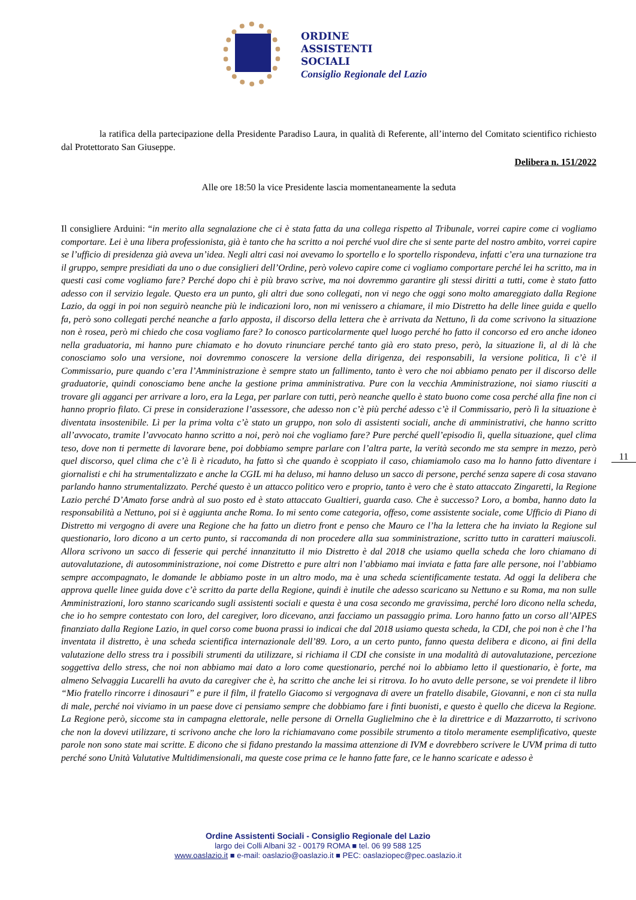ORDINE
ASSISTENTI
SOCIALI
Consiglio Regionale del Lazio
la ratifica della partecipazione della Presidente Paradiso Laura, in qualità di Referente, all’interno del Comitato scientifico richiesto dal Protettorato San Giuseppe.
Delibera n. 151/2022
Alle ore 18:50 la vice Presidente lascia momentaneamente la seduta
Il consigliere Arduini: “in merito alla segnalazione che ci è stata fatta da una collega rispetto al Tribunale, vorrei capire come ci vogliamo comportare. Lei è una libera professionista, già è tanto che ha scritto a noi perché vuol dire che si sente parte del nostro ambito, vorrei capire se l’ufficio di presidenza già aveva un’idea. Negli altri casi noi avevamo lo sportello e lo sportello rispondeva, infatti c’era una turnazione tra il gruppo, sempre presidiati da uno o due consiglieri dell’Ordine, però volevo capire come ci vogliamo comportare perché lei ha scritto, ma in questi casi come vogliamo fare? Perché dopo chi è più bravo scrive, ma noi dovremmo garantire gli stessi diritti a tutti, come è stato fatto adesso con il servizio legale. Questo era un punto, gli altri due sono collegati, non vi nego che oggi sono molto amareggiato dalla Regione Lazio, da oggi in poi non seguirò neanche più le indicazioni loro, non mi venissero a chiamare, il mio Distretto ha delle linee guida e quello fa, però sono collegati perché neanche a farlo apposta, il discorso della lettera che è arrivata da Nettuno, lì da come scrivono la situazione non è rosea, però mi chiedo che cosa vogliamo fare? Io conosco particolarmente quel luogo perché ho fatto il concorso ed ero anche idoneo nella graduatoria, mi hanno pure chiamato e ho dovuto rinunciare perché tanto già ero stato preso, però, la situazione lì, al di là che conosciamo solo una versione, noi dovremmo conoscere la versione della dirigenza, dei responsabili, la versione politica, lì c’è il Commissario, pure quando c’era l’Amministrazione è sempre stato un fallimento, tanto è vero che noi abbiamo penato per il discorso delle graduatorie, quindi conosciamo bene anche la gestione prima amministrativa. Pure con la vecchia Amministrazione, noi siamo riusciti a trovare gli agganci per arrivare a loro, era la Lega, per parlare con tutti, però neanche quello è stato buono come cosa perché alla fine non ci hanno proprio filato. Ci prese in considerazione l’assessore, che adesso non c’è più perché adesso c’è il Commissario, però lì la situazione è diventata insostenibile. Lì per la prima volta c’è stato un gruppo, non solo di assistenti sociali, anche di amministrativi, che hanno scritto all’avvocato, tramite l’avvocato hanno scritto a noi, però noi che vogliamo fare? Pure perché quell’episodio lì, quella situazione, quel clima teso, dove non ti permette di lavorare bene, poi dobbiamo sempre parlare con l’altra parte, la verità secondo me sta sempre in mezzo, però quel discorso, quel clima che c’è lì è ricaduto, ha fatto sì che quando è scoppiato il caso, chiamiamolo caso ma lo hanno fatto diventare i giornalisti e chi ha strumentalizzato e anche la CGIL mi ha deluso, mi hanno deluso un sacco di persone, perché senza sapere di cosa stavano parlando hanno strumentalizzato. Perché questo è un attacco politico vero e proprio, tanto è vero che è stato attaccato Zingaretti, la Regione Lazio perché D’Amato forse andrà al suo posto ed è stato attaccato Gualtieri, guarda caso. Che è successo? Loro, a bomba, hanno dato la responsabilità a Nettuno, poi si è aggiunta anche Roma. Io mi sento come categoria, offeso, come assistente sociale, come Ufficio di Piano di Distretto mi vergogno di avere una Regione che ha fatto un dietro front e penso che Mauro ce l’ha la lettera che ha inviato la Regione sul questionario, loro dicono a un certo punto, si raccomanda di non procedere alla sua somministrazione, scritto tutto in caratteri maiuscoli. Allora scrivono un sacco di fesserie qui perché innanzitutto il mio Distretto è dal 2018 che usiamo quella scheda che loro chiamano di autovalutazione, di autosomministrazione, noi come Distretto e pure altri non l’abbiamo mai inviata e fatta fare alle persone, noi l’abbiamo sempre accompagnato, le domande le abbiamo poste in un altro modo, ma è una scheda scientificamente testata. Ad oggi la delibera che approva quelle linee guida dove c’è scritto da parte della Regione, quindi è inutile che adesso scaricano su Nettuno e su Roma, ma non sulle Amministrazioni, loro stanno scaricando sugli assistenti sociali e questa è una cosa secondo me gravissima, perché loro dicono nella scheda, che io ho sempre contestato con loro, del caregiver, loro dicevano, anzi facciamo un passaggio prima. Loro hanno fatto un corso all’AIPES finanziato dalla Regione Lazio, in quel corso come buona prassi io indicai che dal 2018 usiamo questa scheda, la CDI, che poi non è che l’ha inventata il distretto, è una scheda scientifica internazionale dell’89. Loro, a un certo punto, fanno questa delibera e dicono, ai fini della valutazione dello stress tra i possibili strumenti da utilizzare, si richiama il CDI che consiste in una modalità di autovalutazione, percezione soggettiva dello stress, che noi non abbiamo mai dato a loro come questionario, perché noi lo abbiamo letto il questionario, è forte, ma almeno Selvaggia Lucarelli ha avuto da caregiver che è, ha scritto che anche lei si ritrova. Io ho avuto delle persone, se voi prendete il libro “Mio fratello rincorre i dinosauri” e pure il film, il fratello Giacomo si vergognava di avere un fratello disabile, Giovanni, e non ci sta nulla di male, perché noi viviamo in un paese dove ci pensiamo sempre che dobbiamo fare i finti buonisti, e questo è quello che diceva la Regione. La Regione però, siccome sta in campagna elettorale, nelle persone di Ornella Guglielmino che è la direttrice e di Mazzarrotto, ti scrivono che non la dovevi utilizzare, ti scrivono anche che loro la richiamavano come possibile strumento a titolo meramente esemplificativo, queste parole non sono state mai scritte. E dicono che si fidano prestando la massima attenzione di IVM e dovrebbero scrivere le UVM prima di tutto perché sono Unità Valutative Multidimensionali, ma queste cose prima ce le hanno fatte fare, ce le hanno scaricate e adesso è
11
Ordine Assistenti Sociali - Consiglio Regionale del Lazio
largo dei Colli Albani 32 - 00179 ROMA ■ tel. 06 99 588 125
www.oaslazio.it ■ e-mail: oaslazio@oaslazio.it ■ PEC: oaslaziopec@pec.oaslazio.it